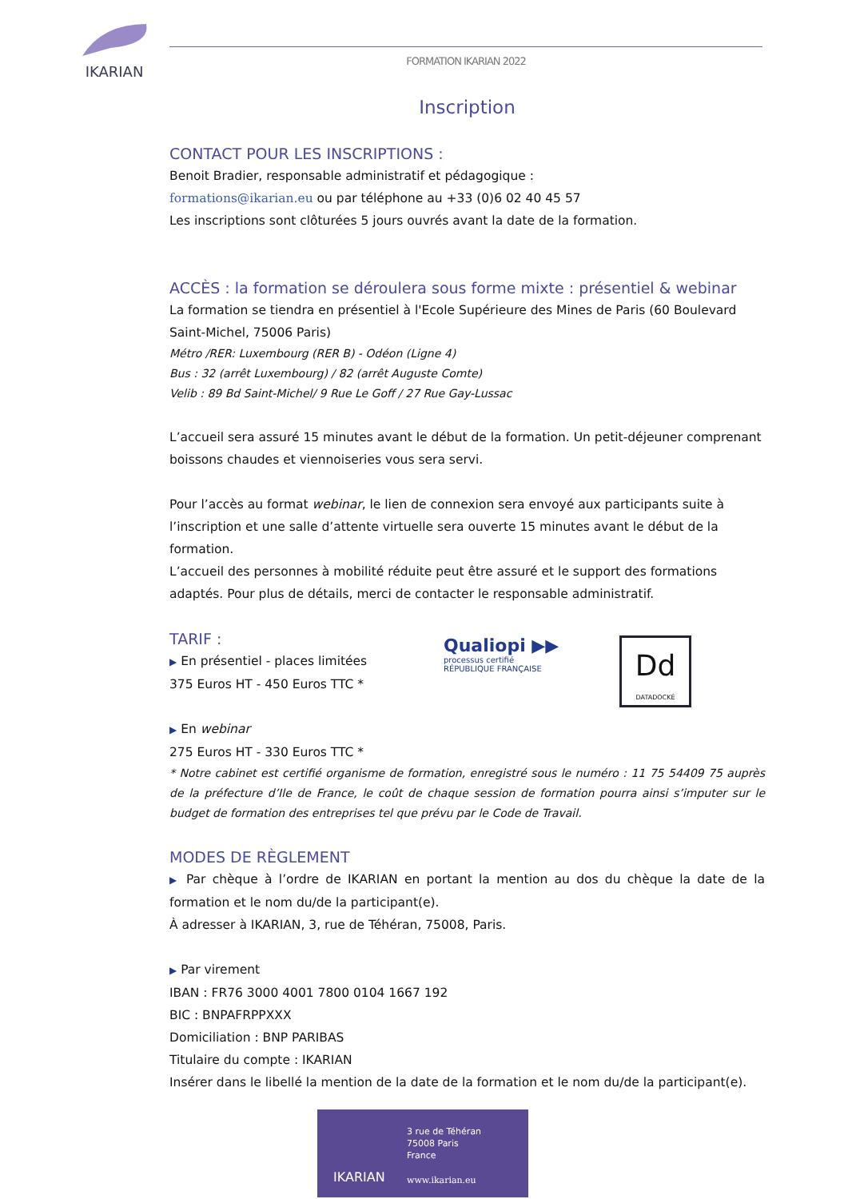IKARIAN FORMATION IKARIAN 2022
Inscription
CONTACT POUR LES INSCRIPTIONS :
Benoit Bradier, responsable administratif et pédagogique :
formations@ikarian.eu ou par téléphone au +33 (0)6 02 40 45 57
Les inscriptions sont clôturées 5 jours ouvrés avant la date de la formation.
ACCÈS : la formation se déroulera sous forme mixte : présentiel & webinar
La formation se tiendra en présentiel à l'Ecole Supérieure des Mines de Paris (60 Boulevard Saint-Michel, 75006 Paris)
Métro /RER: Luxembourg (RER B) - Odéon (Ligne 4)
Bus : 32 (arrêt Luxembourg) / 82 (arrêt Auguste Comte)
Velib : 89 Bd Saint-Michel/ 9 Rue Le Goff / 27 Rue Gay-Lussac
L’accueil sera assuré 15 minutes avant le début de la formation. Un petit-déjeuner comprenant boissons chaudes et viennoiseries vous sera servi.
Pour l’accès au format webinar, le lien de connexion sera envoyé aux participants suite à l’inscription et une salle d’attente virtuelle sera ouverte 15 minutes avant le début de la formation.
L’accueil des personnes à mobilité réduite peut être assuré et le support des formations adaptés. Pour plus de détails, merci de contacter le responsable administratif.
TARIF :
▶ En présentiel - places limitées
375 Euros HT - 450 Euros TTC *
▶ En webinar
275 Euros HT - 330 Euros TTC *
* Notre cabinet est certifié organisme de formation, enregistré sous le numéro : 11 75 54409 75 auprès de la préfecture d’Ile de France, le coût de chaque session de formation pourra ainsi s’imputer sur le budget de formation des entreprises tel que prévu par le Code de Travail.
MODES DE RÈGLEMENT
▶ Par chèque à l’ordre de IKARIAN en portant la mention au dos du chèque la date de la formation et le nom du/de la participant(e).
À adresser à IKARIAN, 3, rue de Téhéran, 75008, Paris.
▶ Par virement
IBAN : FR76 3000 4001 7800 0104 1667 192
BIC : BNPAFRPPXXX
Domiciliation : BNP PARIBAS
Titulaire du compte : IKARIAN
Insérer dans le libellé la mention de la date de la formation et le nom du/de la participant(e).
Qualiopi ▶▶
processus certifié
RÉPUBLIQUE FRANÇAISE
Dd
DATADOCKÉ
3 rue de Téhéran
75008 Paris
France
IKARIAN www.ikarian.eu